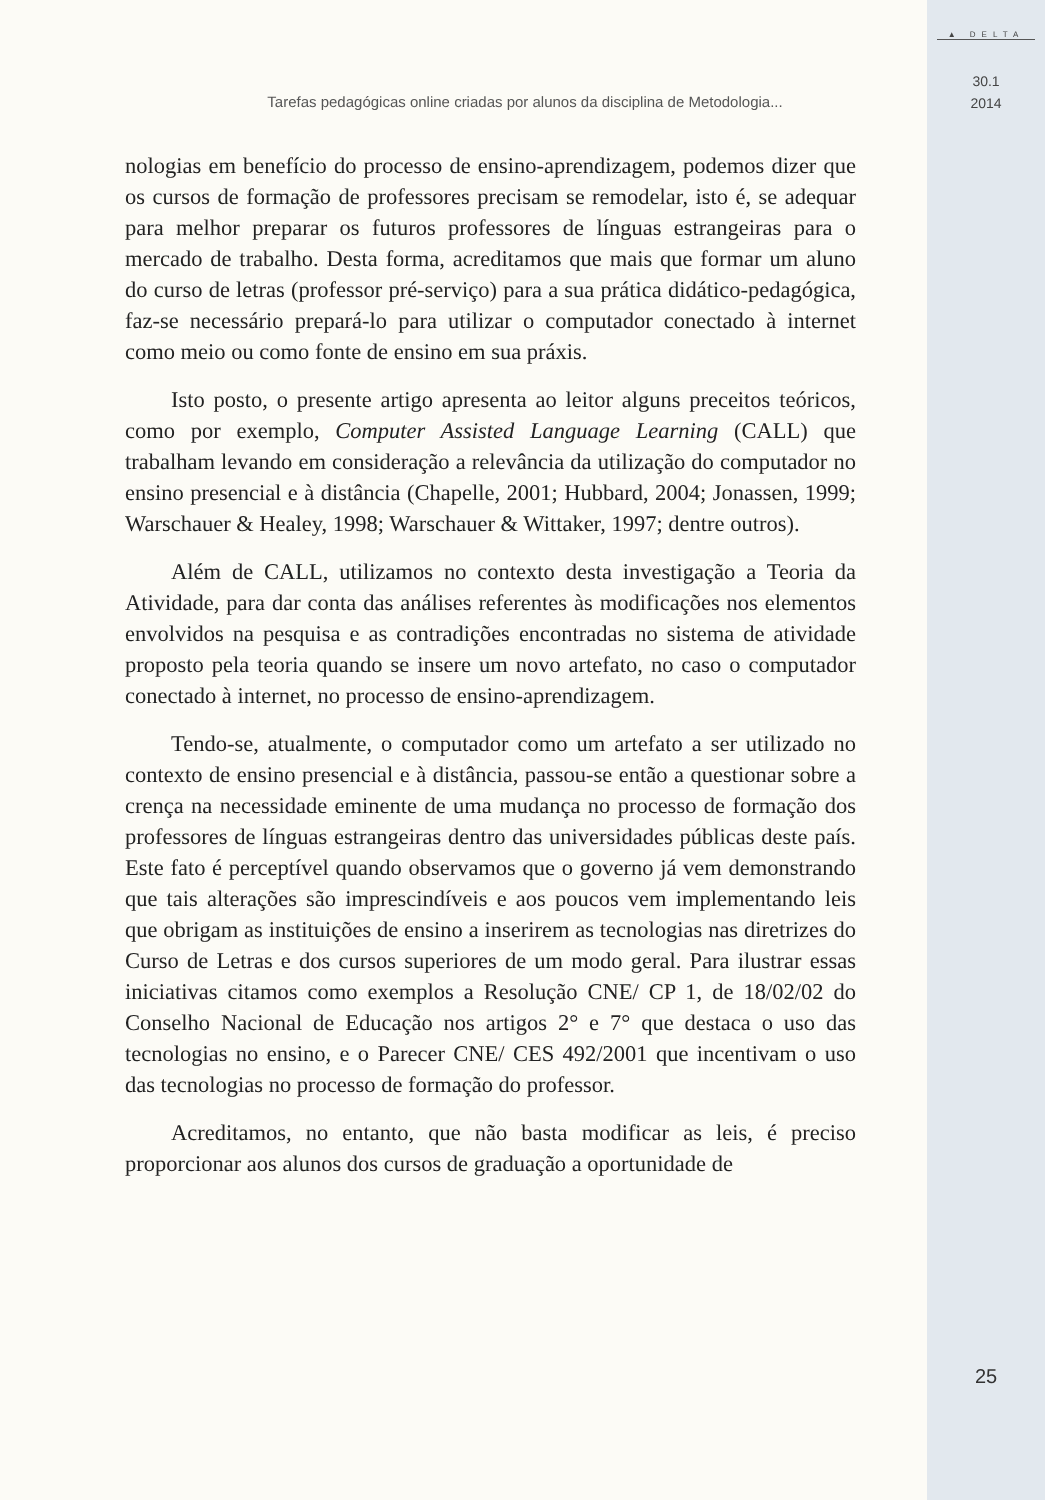▲ DELTA
30.1
2014
Tarefas pedagógicas online criadas por alunos da disciplina de Metodologia...
nologias em benefício do processo de ensino-aprendizagem, podemos dizer que os cursos de formação de professores precisam se remodelar, isto é, se adequar para melhor preparar os futuros professores de línguas estrangeiras para o mercado de trabalho. Desta forma, acreditamos que mais que formar um aluno do curso de letras (professor pré-serviço) para a sua prática didático-pedagógica, faz-se necessário prepará-lo para utilizar o computador conectado à internet como meio ou como fonte de ensino em sua práxis.
Isto posto, o presente artigo apresenta ao leitor alguns preceitos teóricos, como por exemplo, Computer Assisted Language Learning (CALL) que trabalham levando em consideração a relevância da utilização do computador no ensino presencial e à distância (Chapelle, 2001; Hubbard, 2004; Jonassen, 1999; Warschauer & Healey, 1998; Warschauer & Wittaker, 1997; dentre outros).
Além de CALL, utilizamos no contexto desta investigação a Teoria da Atividade, para dar conta das análises referentes às modificações nos elementos envolvidos na pesquisa e as contradições encontradas no sistema de atividade proposto pela teoria quando se insere um novo artefato, no caso o computador conectado à internet, no processo de ensino-aprendizagem.
Tendo-se, atualmente, o computador como um artefato a ser utilizado no contexto de ensino presencial e à distância, passou-se então a questionar sobre a crença na necessidade eminente de uma mudança no processo de formação dos professores de línguas estrangeiras dentro das universidades públicas deste país. Este fato é perceptível quando observamos que o governo já vem demonstrando que tais alterações são imprescindíveis e aos poucos vem implementando leis que obrigam as instituições de ensino a inserirem as tecnologias nas diretrizes do Curso de Letras e dos cursos superiores de um modo geral. Para ilustrar essas iniciativas citamos como exemplos a Resolução CNE/ CP 1, de 18/02/02 do Conselho Nacional de Educação nos artigos 2° e 7° que destaca o uso das tecnologias no ensino, e o Parecer CNE/ CES 492/2001 que incentivam o uso das tecnologias no processo de formação do professor.
Acreditamos, no entanto, que não basta modificar as leis, é preciso proporcionar aos alunos dos cursos de graduação a oportunidade de
25